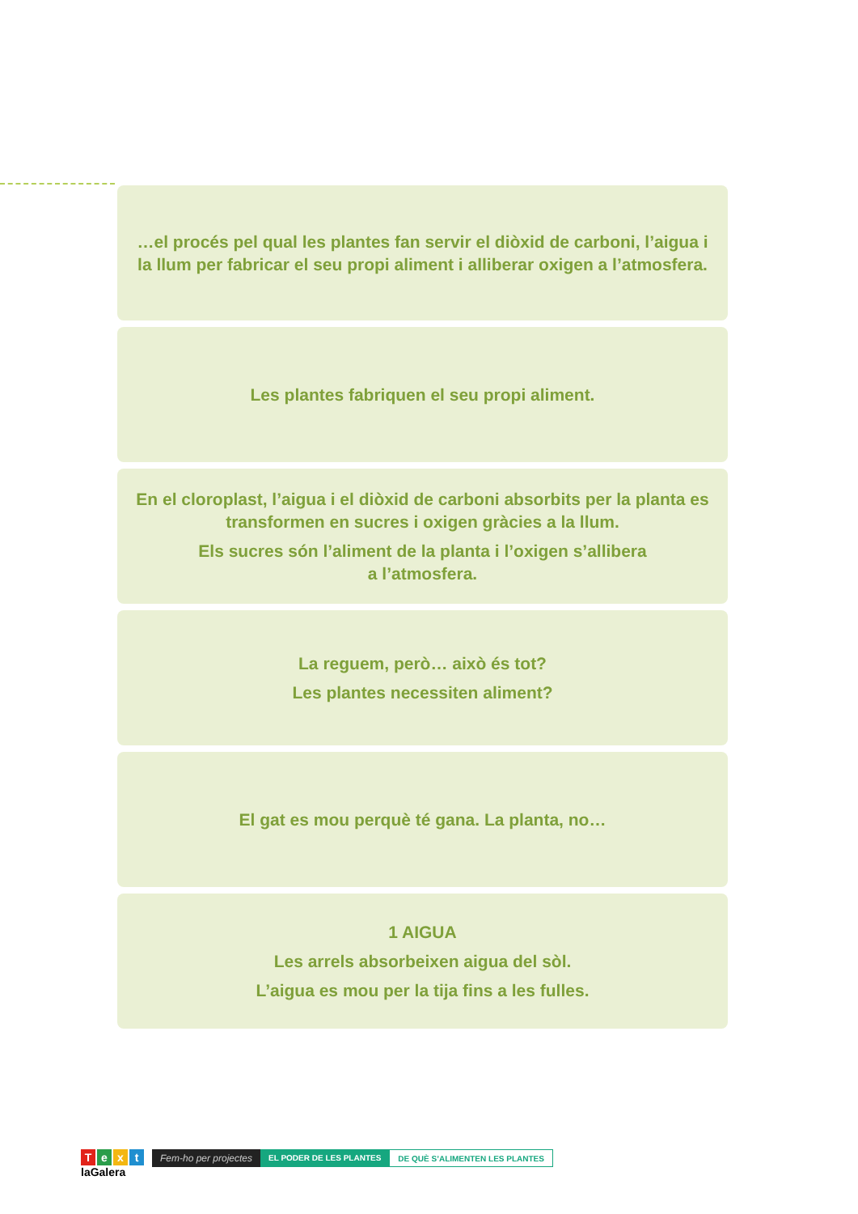…el procés pel qual les plantes fan servir el diòxid de carboni, l’aigua i la llum per fabricar el seu propi aliment i alliberar oxigen a l’atmosfera.
Les plantes fabriquen el seu propi aliment.
En el cloroplast, l’aigua i el diòxid de carboni absorbits per la planta es transformen en sucres i oxigen gràcies a la llum.
Els sucres són l’aliment de la planta i l’oxigen s’allibera
a l’atmosfera.
La reguem, però… això és tot?
Les plantes necessiten aliment?
El gat es mou perquè té gana. La planta, no…
1 AIGUA
Les arrels absorbeixen aigua del sòl.
L’aigua es mou per la tija fins a les fulles.
Text
laGalera
Fem-ho per projectes
EL PODER DE LES PLANTES DE QUÈ S’ALIMENTEN LES PLANTES